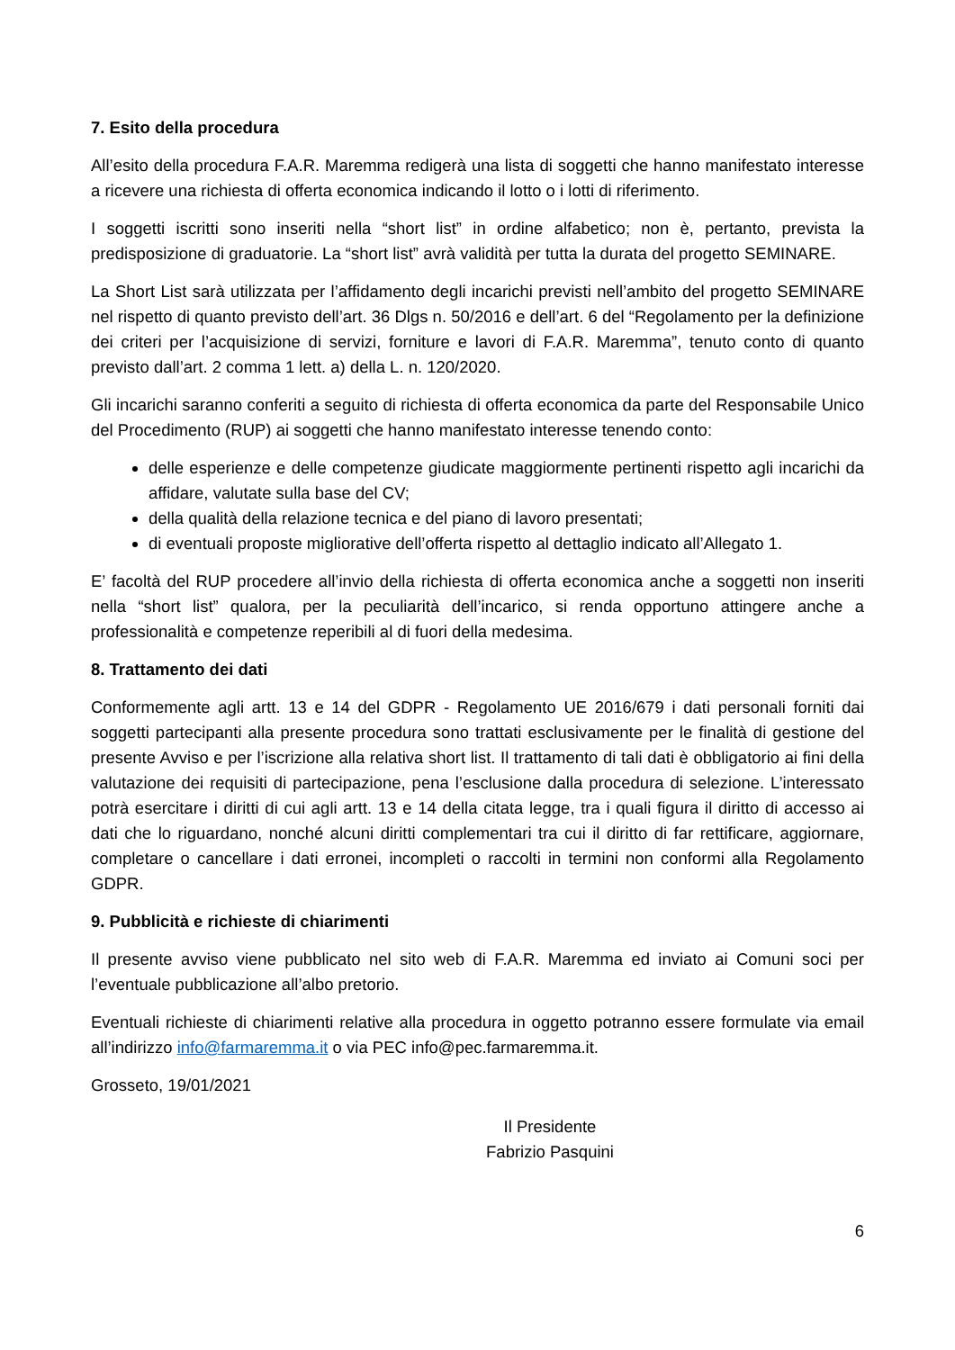7. Esito della procedura
All’esito della procedura F.A.R. Maremma redigerà una lista di soggetti che hanno manifestato interesse a ricevere una richiesta di offerta economica indicando il lotto o i lotti di riferimento.
I soggetti iscritti sono inseriti nella “short list” in ordine alfabetico; non è, pertanto, prevista la predisposizione di graduatorie. La “short list” avrà validità per tutta la durata del progetto SEMINARE.
La Short List sarà utilizzata per l’affidamento degli incarichi previsti nell’ambito del progetto SEMINARE nel rispetto di quanto previsto dell’art. 36 Dlgs n. 50/2016 e dell’art. 6 del “Regolamento per la definizione dei criteri per l’acquisizione di servizi, forniture e lavori di F.A.R. Maremma”, tenuto conto di quanto previsto dall’art. 2 comma 1 lett. a) della L. n. 120/2020.
Gli incarichi saranno conferiti a seguito di richiesta di offerta economica da parte del Responsabile Unico del Procedimento (RUP) ai soggetti che hanno manifestato interesse tenendo conto:
delle esperienze e delle competenze giudicate maggiormente pertinenti rispetto agli incarichi da affidare, valutate sulla base del CV;
della qualità della relazione tecnica e del piano di lavoro presentati;
di eventuali proposte migliorative dell’offerta rispetto al dettaglio indicato all’Allegato 1.
E’ facoltà del RUP procedere all’invio della richiesta di offerta economica anche a soggetti non inseriti nella “short list” qualora, per la peculiarità dell’incarico, si renda opportuno attingere anche a professionalità e competenze reperibili al di fuori della medesima.
8. Trattamento dei dati
Conformemente agli artt. 13 e 14 del GDPR - Regolamento UE 2016/679 i dati personali forniti dai soggetti partecipanti alla presente procedura sono trattati esclusivamente per le finalità di gestione del presente Avviso e per l’iscrizione alla relativa short list. Il trattamento di tali dati è obbligatorio ai fini della valutazione dei requisiti di partecipazione, pena l’esclusione dalla procedura di selezione. L’interessato potrà esercitare i diritti di cui agli artt. 13 e 14 della citata legge, tra i quali figura il diritto di accesso ai dati che lo riguardano, nonché alcuni diritti complementari tra cui il diritto di far rettificare, aggiornare, completare o cancellare i dati erronei, incompleti o raccolti in termini non conformi alla Regolamento GDPR.
9. Pubblicità e richieste di chiarimenti
Il presente avviso viene pubblicato nel sito web di F.A.R. Maremma ed inviato ai Comuni soci per l’eventuale pubblicazione all’albo pretorio.
Eventuali richieste di chiarimenti relative alla procedura in oggetto potranno essere formulate via email all’indirizzo info@farmaremma.it o via PEC info@pec.farmaremma.it.
Grosseto, 19/01/2021
Il Presidente
Fabrizio Pasquini
6